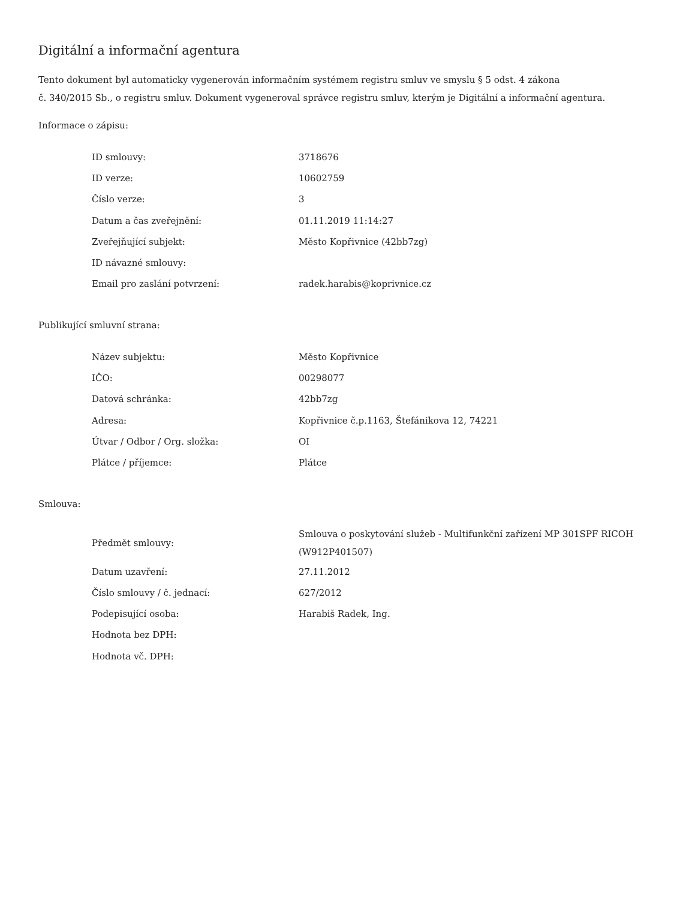Digitální a informační agentura
Tento dokument byl automaticky vygenerován informačním systémem registru smluv ve smyslu § 5 odst. 4 zákona
č. 340/2015 Sb., o registru smluv. Dokument vygeneroval správce registru smluv, kterým je Digitální a informační agentura.
Informace o zápisu:
| ID smlouvy: | 3718676 |
| ID verze: | 10602759 |
| Číslo verze: | 3 |
| Datum a čas zveřejnění: | 01.11.2019 11:14:27 |
| Zveřejňující subjekt: | Město Kopřivnice (42bb7zg) |
| ID návazné smlouvy: | |
| Email pro zaslání potvrzení: | radek.harabis@koprivnice.cz |
Publikující smluvní strana:
| Název subjektu: | Město Kopřivnice |
| IČO: | 00298077 |
| Datová schránka: | 42bb7zg |
| Adresa: | Kopřivnice č.p.1163, Štefánikova 12, 74221 |
| Útvar / Odbor / Org. složka: | OI |
| Plátce / příjemce: | Plátce |
Smlouva:
| Předmět smlouvy: | Smlouva o poskytování služeb - Multifunkční zařízení MP 301SPF RICOH (W912P401507) |
| Datum uzavření: | 27.11.2012 |
| Číslo smlouvy / č. jednací: | 627/2012 |
| Podepisující osoba: | Harabiš Radek, Ing. |
| Hodnota bez DPH: | |
| Hodnota vč. DPH: | |